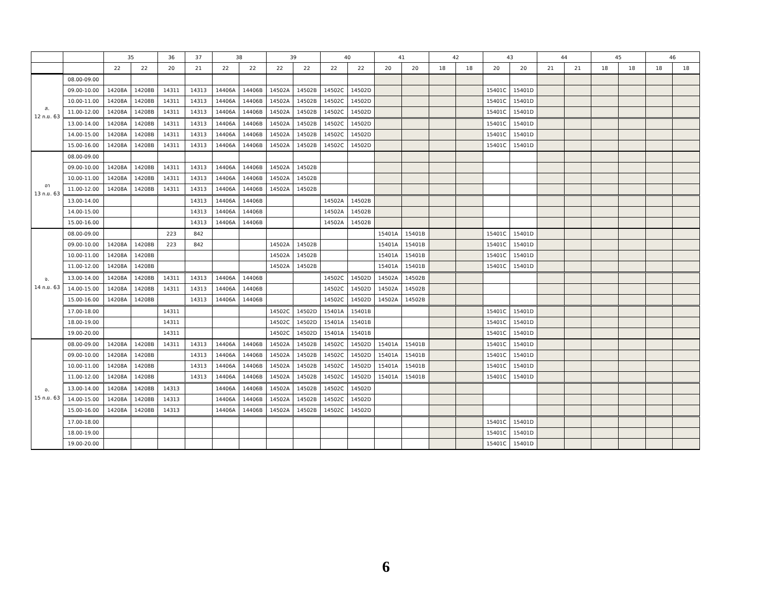| | | 35 | | 36 | 37 | 38 | | 39 | | 40 | | 41 | | 42 | | 43 | | 44 | | 45 | | 46 | |
| --- | --- | --- | --- | --- | --- | --- | --- | --- | --- | --- | --- | --- | --- | --- | --- | --- | --- | --- | --- | --- | --- | --- | --- |
| | | 22 | 22 | 20 | 21 | 22 | 22 | 22 | 22 | 22 | 22 | 20 | 20 | 18 | 18 | 20 | 20 | 21 | 21 | 18 | 18 | 18 | 18 |
| ส. 12 ก.ย. 63 | 08.00-09.00 | | | | | | | | | | | | | | | | | | | | | | |
| | 09.00-10.00 | 14208A | 14208B | 14311 | 14313 | 14406A | 14406B | 14502A | 14502B | 14502C | 14502D | | | | | 15401C | 15401D | | | | | | |
| | 10.00-11.00 | 14208A | 14208B | 14311 | 14313 | 14406A | 14406B | 14502A | 14502B | 14502C | 14502D | | | | | 15401C | 15401D | | | | | | |
| | 11.00-12.00 | 14208A | 14208B | 14311 | 14313 | 14406A | 14406B | 14502A | 14502B | 14502C | 14502D | | | | | 15401C | 15401D | | | | | | |
| | 13.00-14.00 | 14208A | 14208B | 14311 | 14313 | 14406A | 14406B | 14502A | 14502B | 14502C | 14502D | | | | | 15401C | 15401D | | | | | | |
| | 14.00-15.00 | 14208A | 14208B | 14311 | 14313 | 14406A | 14406B | 14502A | 14502B | 14502C | 14502D | | | | | 15401C | 15401D | | | | | | |
| | 15.00-16.00 | 14208A | 14208B | 14311 | 14313 | 14406A | 14406B | 14502A | 14502B | 14502C | 14502D | | | | | 15401C | 15401D | | | | | | |
| อา 13 ก.ย. 63 | 08.00-09.00 | | | | | | | | | | | | | | | | | | | | | | |
| | 09.00-10.00 | 14208A | 14208B | 14311 | 14313 | 14406A | 14406B | 14502A | 14502B | | | | | | | | | | | | | | |
| | 10.00-11.00 | 14208A | 14208B | 14311 | 14313 | 14406A | 14406B | 14502A | 14502B | | | | | | | | | | | | | | |
| | 11.00-12.00 | 14208A | 14208B | 14311 | 14313 | 14406A | 14406B | 14502A | 14502B | | | | | | | | | | | | | | |
| | 13.00-14.00 | | | | 14313 | 14406A | 14406B | | | 14502A | 14502B | | | | | | | | | | | | |
| | 14.00-15.00 | | | | 14313 | 14406A | 14406B | | | 14502A | 14502B | | | | | | | | | | | | |
| | 15.00-16.00 | | | | 14313 | 14406A | 14406B | | | 14502A | 14502B | | | | | | | | | | | | |
| จ. 14 ก.ย. 63 | 08.00-09.00 | | | 223 | 842 | | | | | | | 15401A | 15401B | | | 15401C | 15401D | | | | | | |
| | 09.00-10.00 | 14208A | 14208B | 223 | 842 | | | 14502A | 14502B | | | 15401A | 15401B | | | 15401C | 15401D | | | | | | |
| | 10.00-11.00 | 14208A | 14208B | | | | | 14502A | 14502B | | | 15401A | 15401B | | | 15401C | 15401D | | | | | | |
| | 11.00-12.00 | 14208A | 14208B | | | | | 14502A | 14502B | | | 15401A | 15401B | | | 15401C | 15401D | | | | | | |
| | 13.00-14.00 | 14208A | 14208B | 14311 | 14313 | 14406A | 14406B | | | 14502C | 14502D | 14502A | 14502B | | | | | | | | | | |
| | 14.00-15.00 | 14208A | 14208B | 14311 | 14313 | 14406A | 14406B | | | 14502C | 14502D | 14502A | 14502B | | | | | | | | | | |
| | 15.00-16.00 | 14208A | 14208B | | 14313 | 14406A | 14406B | | | 14502C | 14502D | 14502A | 14502B | | | | | | | | | | |
| | 17.00-18.00 | | | 14311 | | | | 14502C | 14502D | 15401A | 15401B | | | | | 15401C | 15401D | | | | | | |
| | 18.00-19.00 | | | 14311 | | | | 14502C | 14502D | 15401A | 15401B | | | | | 15401C | 15401D | | | | | | |
| | 19.00-20.00 | | | 14311 | | | | 14502C | 14502D | 15401A | 15401B | | | | | 15401C | 15401D | | | | | | |
| อ. 15 ก.ย. 63 | 08.00-09.00 | 14208A | 14208B | 14311 | 14313 | 14406A | 14406B | 14502A | 14502B | 14502C | 14502D | 15401A | 15401B | | | 15401C | 15401D | | | | | | |
| | 09.00-10.00 | 14208A | 14208B | | 14313 | 14406A | 14406B | 14502A | 14502B | 14502C | 14502D | 15401A | 15401B | | | 15401C | 15401D | | | | | | |
| | 10.00-11.00 | 14208A | 14208B | | 14313 | 14406A | 14406B | 14502A | 14502B | 14502C | 14502D | 15401A | 15401B | | | 15401C | 15401D | | | | | | |
| | 11.00-12.00 | 14208A | 14208B | | 14313 | 14406A | 14406B | 14502A | 14502B | 14502C | 14502D | 15401A | 15401B | | | 15401C | 15401D | | | | | | |
| | 13.00-14.00 | 14208A | 14208B | 14313 | | 14406A | 14406B | 14502A | 14502B | 14502C | 14502D | | | | | | | | | | | | |
| | 14.00-15.00 | 14208A | 14208B | 14313 | | 14406A | 14406B | 14502A | 14502B | 14502C | 14502D | | | | | | | | | | | | |
| | 15.00-16.00 | 14208A | 14208B | 14313 | | 14406A | 14406B | 14502A | 14502B | 14502C | 14502D | | | | | | | | | | | | |
| | 17.00-18.00 | | | | | | | | | | | | | | | 15401C | 15401D | | | | | | |
| | 18.00-19.00 | | | | | | | | | | | | | | | 15401C | 15401D | | | | | | |
| | 19.00-20.00 | | | | | | | | | | | | | | | 15401C | 15401D | | | | | | |
6